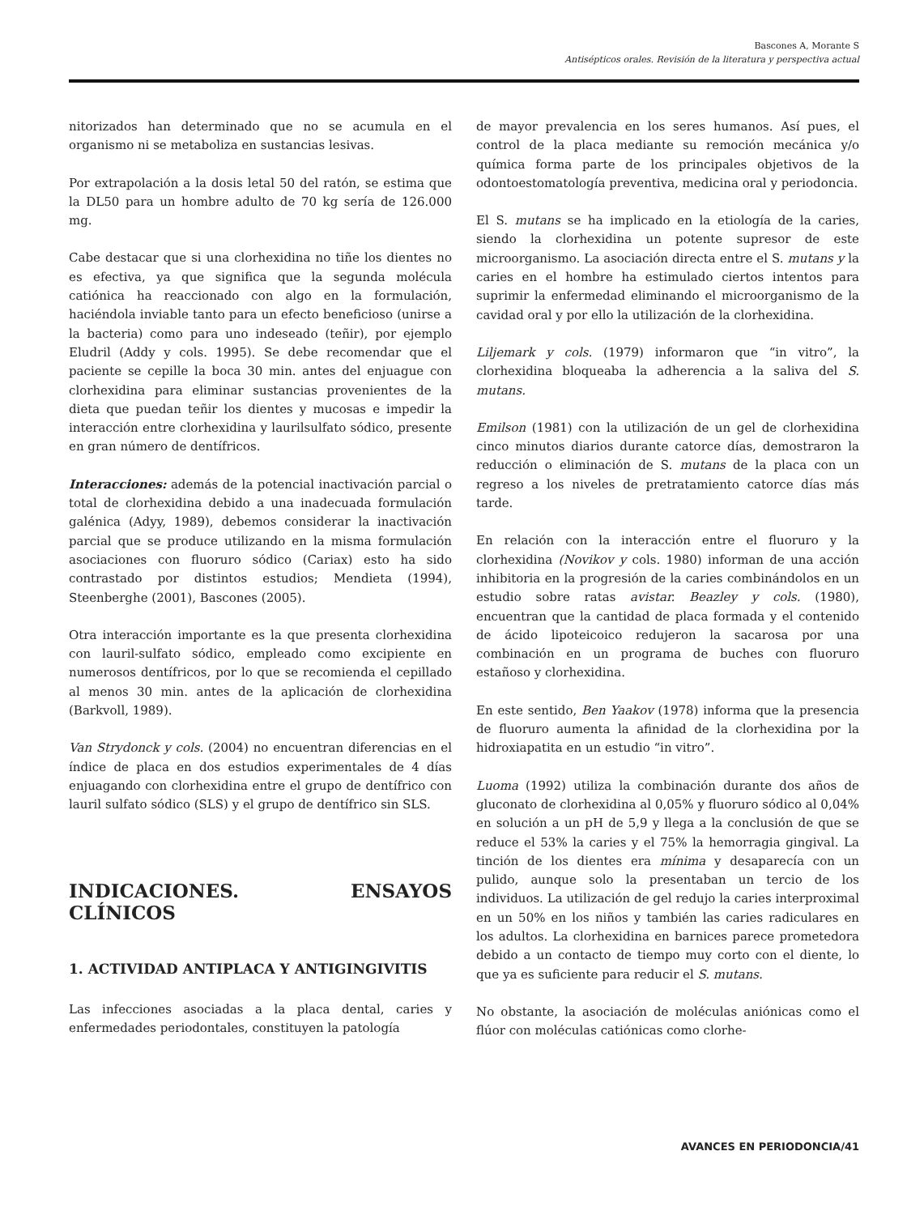Bascones A, Morante S
Antisépticos orales. Revisión de la literatura y perspectiva actual
nitorizados han determinado que no se acumula en el organismo ni se metaboliza en sustancias lesivas.
Por extrapolación a la dosis letal 50 del ratón, se estima que la DL50 para un hombre adulto de 70 kg sería de 126.000 mg.
Cabe destacar que si una clorhexidina no tiñe los dientes no es efectiva, ya que significa que la segunda molécula catiónica ha reaccionado con algo en la formulación, haciéndola inviable tanto para un efecto beneficioso (unirse a la bacteria) como para uno indeseado (teñir), por ejemplo Eludril (Addy y cols. 1995). Se debe recomendar que el paciente se cepille la boca 30 min. antes del enjuague con clorhexidina para eliminar sustancias provenientes de la dieta que puedan teñir los dientes y mucosas e impedir la interacción entre clorhexidina y laurilsulfato sódico, presente en gran número de dentífricos.
Interacciones: además de la potencial inactivación parcial o total de clorhexidina debido a una inadecuada formulación galénica (Adyy, 1989), debemos considerar la inactivación parcial que se produce utilizando en la misma formulación asociaciones con fluoruro sódico (Cariax) esto ha sido contrastado por distintos estudios; Mendieta (1994), Steenberghe (2001), Bascones (2005).
Otra interacción importante es la que presenta clorhexidina con lauril-sulfato sódico, empleado como excipiente en numerosos dentífricos, por lo que se recomienda el cepillado al menos 30 min. antes de la aplicación de clorhexidina (Barkvoll, 1989).
Van Strydonck y cols. (2004) no encuentran diferencias en el índice de placa en dos estudios experimentales de 4 días enjuagando con clorhexidina entre el grupo de dentífrico con lauril sulfato sódico (SLS) y el grupo de dentífrico sin SLS.
INDICACIONES. ENSAYOS CLÍNICOS
1. ACTIVIDAD ANTIPLACA Y ANTIGINGIVITIS
Las infecciones asociadas a la placa dental, caries y enfermedades periodontales, constituyen la patología
de mayor prevalencia en los seres humanos. Así pues, el control de la placa mediante su remoción mecánica y/o química forma parte de los principales objetivos de la odontoestomatología preventiva, medicina oral y periodoncia.
El S. mutans se ha implicado en la etiología de la caries, siendo la clorhexidina un potente supresor de este microorganismo. La asociación directa entre el S. mutans y la caries en el hombre ha estimulado ciertos intentos para suprimir la enfermedad eliminando el microorganismo de la cavidad oral y por ello la utilización de la clorhexidina.
Liljemark y cols. (1979) informaron que “in vitro”, la clorhexidina bloqueaba la adherencia a la saliva del S. mutans.
Emilson (1981) con la utilización de un gel de clorhexidina cinco minutos diarios durante catorce días, demostraron la reducción o eliminación de S. mutans de la placa con un regreso a los niveles de pretratamiento catorce días más tarde.
En relación con la interacción entre el fluoruro y la clorhexidina (Novikov y cols. 1980) informan de una acción inhibitoria en la progresión de la caries combinándolos en un estudio sobre ratas avistar. Beazley y cols. (1980), encuentran que la cantidad de placa formada y el contenido de ácido lipoteicoico redujeron la sacarosa por una combinación en un programa de buches con fluoruro estañoso y clorhexidina.
En este sentido, Ben Yaakov (1978) informa que la presencia de fluoruro aumenta la afinidad de la clorhexidina por la hidroxiapatita en un estudio “in vitro”.
Luoma (1992) utiliza la combinación durante dos años de gluconato de clorhexidina al 0,05% y fluoruro sódico al 0,04% en solución a un pH de 5,9 y llega a la conclusión de que se reduce el 53% la caries y el 75% la hemorragia gingival. La tinción de los dientes era mínima y desaparecía con un pulido, aunque solo la presentaban un tercio de los individuos. La utilización de gel redujo la caries interproximal en un 50% en los niños y también las caries radiculares en los adultos. La clorhexidina en barnices parece prometedora debido a un contacto de tiempo muy corto con el diente, lo que ya es suficiente para reducir el S. mutans.
No obstante, la asociación de moléculas aniónicas como el flúor con moléculas catiónicas como clorhe-
AVANCES EN PERIODONCIA/41